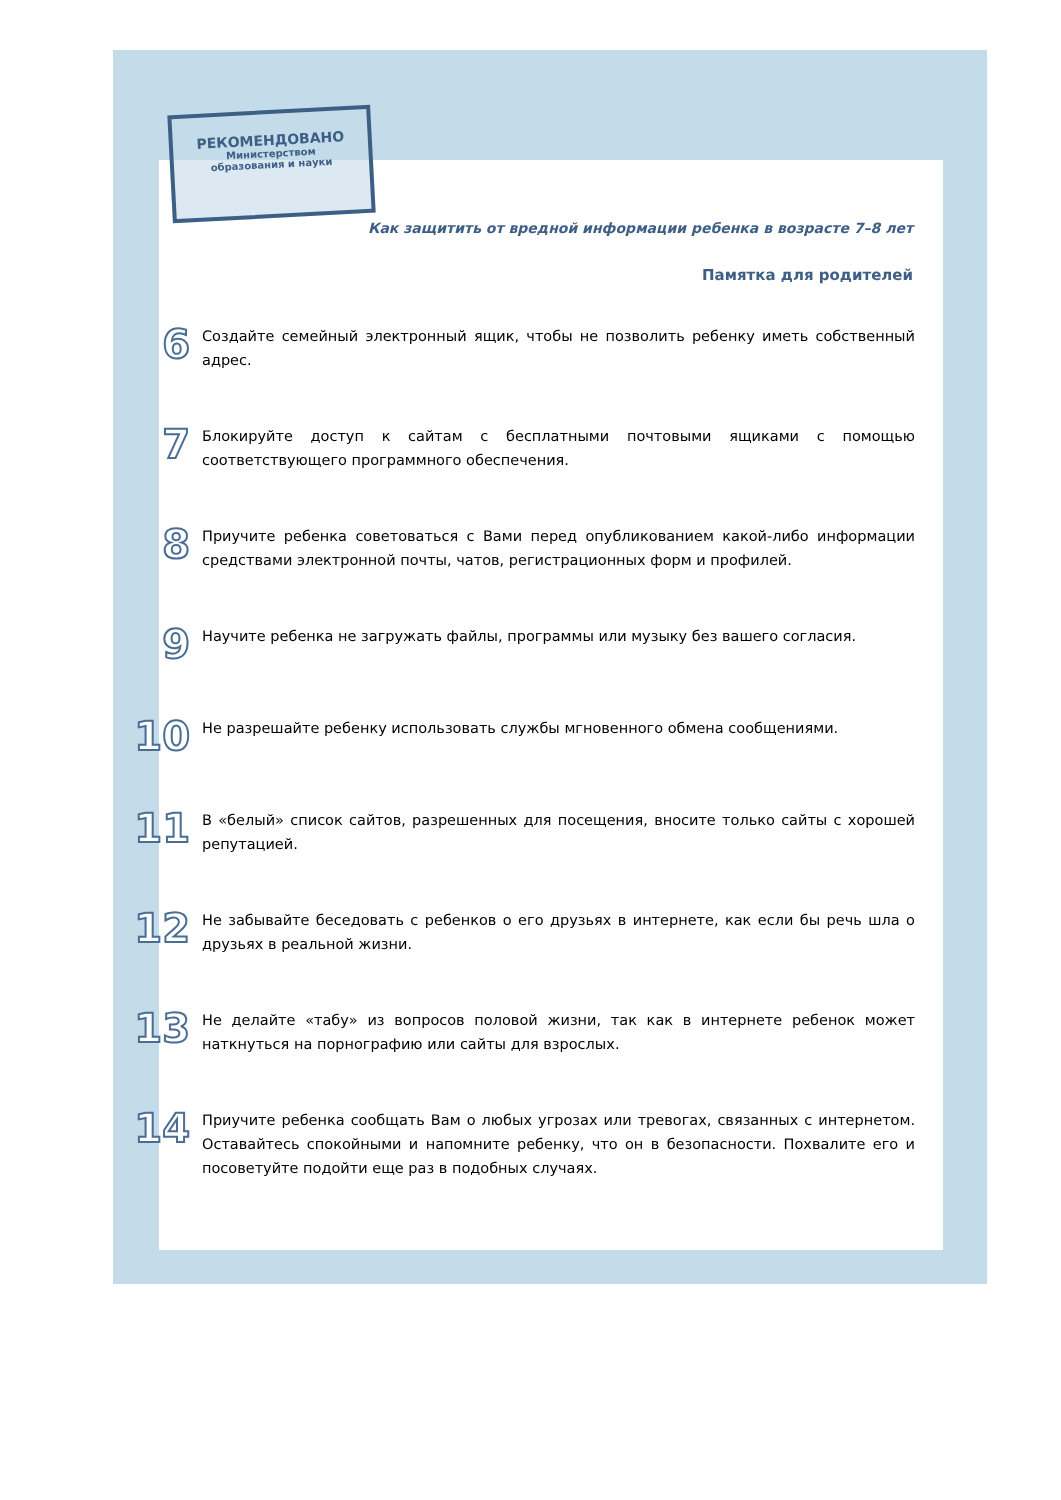РЕКОМЕНДОВАНО
Министерством
образования и науки
Как защитить от вредной информации ребенка в возрасте 7–8 лет
Памятка для родителей
6
Создайте семейный электронный ящик, чтобы не позволить ребенку иметь собственный адрес.
7
Блокируйте доступ к сайтам с бесплатными почтовыми ящиками с помощью соответствующего программного обеспечения.
8
Приучите ребенка советоваться с Вами перед опубликованием какой-либо информации средствами электронной почты, чатов, регистрационных форм и профилей.
9
Научите ребенка не загружать файлы, программы или музыку без вашего согласия.
10
Не разрешайте ребенку использовать службы мгновенного обмена сообщениями.
11
В «белый» список сайтов, разрешенных для посещения, вносите только сайты с хорошей репутацией.
12
Не забывайте беседовать с ребенков о его друзьях в интернете, как если бы речь шла о друзьях в реальной жизни.
13
Не делайте «табу» из вопросов половой жизни, так как в интернете ребенок может наткнуться на порнографию или сайты для взрослых.
14
Приучите ребенка сообщать Вам о любых угрозах или тревогах, связанных с интернетом. Оставайтесь спокойными и напомните ребенку, что он в безопасности. Похвалите его и посоветуйте подойти еще раз в подобных случаях.